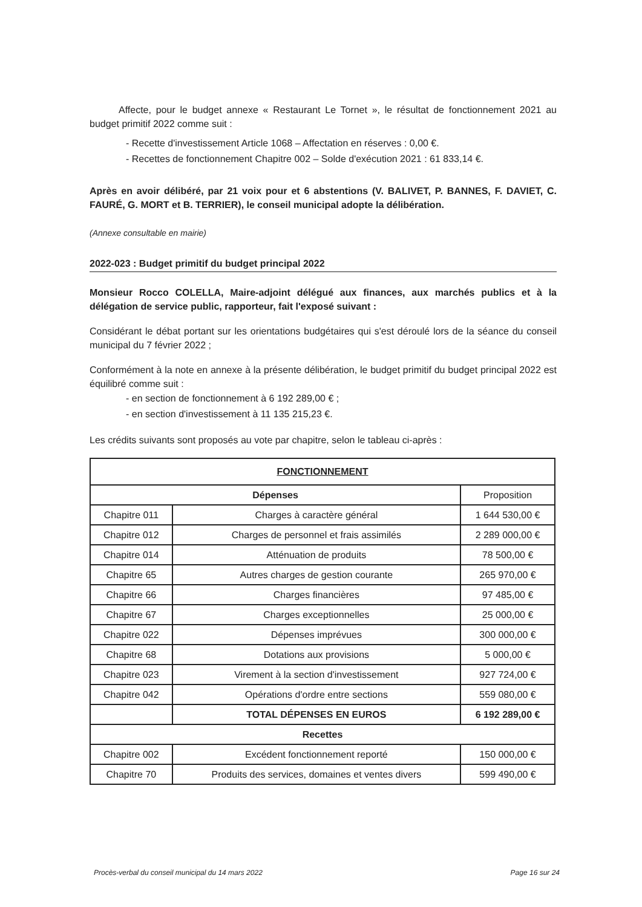Affecte, pour le budget annexe « Restaurant Le Tornet », le résultat de fonctionnement 2021 au budget primitif 2022 comme suit :
- Recette d'investissement Article 1068 – Affectation en réserves : 0,00 €.
- Recettes de fonctionnement Chapitre 002 – Solde d'exécution 2021 : 61 833,14 €.
Après en avoir délibéré, par 21 voix pour et 6 abstentions (V. BALIVET, P. BANNES, F. DAVIET, C. FAURÉ, G. MORT et B. TERRIER), le conseil municipal adopte la délibération.
(Annexe consultable en mairie)
2022-023 : Budget primitif du budget principal 2022
Monsieur Rocco COLELLA, Maire-adjoint délégué aux finances, aux marchés publics et à la délégation de service public, rapporteur, fait l'exposé suivant :
Considérant le débat portant sur les orientations budgétaires qui s'est déroulé lors de la séance du conseil municipal du 7 février 2022 ;
Conformément à la note en annexe à la présente délibération, le budget primitif du budget principal 2022 est équilibré comme suit :
- en section de fonctionnement à 6 192 289,00 € ;
- en section d'investissement à 11 135 215,23 €.
Les crédits suivants sont proposés au vote par chapitre, selon le tableau ci-après :
| FONCTIONNEMENT | | |
| --- | --- | --- |
| Dépenses | | Proposition |
| Chapitre 011 | Charges à caractère général | 1 644 530,00 € |
| Chapitre 012 | Charges de personnel et frais assimilés | 2 289 000,00 € |
| Chapitre 014 | Atténuation de produits | 78 500,00 € |
| Chapitre 65 | Autres charges de gestion courante | 265 970,00 € |
| Chapitre 66 | Charges financières | 97 485,00 € |
| Chapitre 67 | Charges exceptionnelles | 25 000,00 € |
| Chapitre 022 | Dépenses imprévues | 300 000,00 € |
| Chapitre 68 | Dotations aux provisions | 5 000,00 € |
| Chapitre 023 | Virement à la section d'investissement | 927 724,00 € |
| Chapitre 042 | Opérations d'ordre entre sections | 559 080,00 € |
| | TOTAL DÉPENSES EN EUROS | 6 192 289,00 € |
| Recettes | | |
| Chapitre 002 | Excédent fonctionnement reporté | 150 000,00 € |
| Chapitre 70 | Produits des services, domaines et ventes divers | 599 490,00 € |
Procès-verbal du conseil municipal du 14 mars 2022 Page 16 sur 24